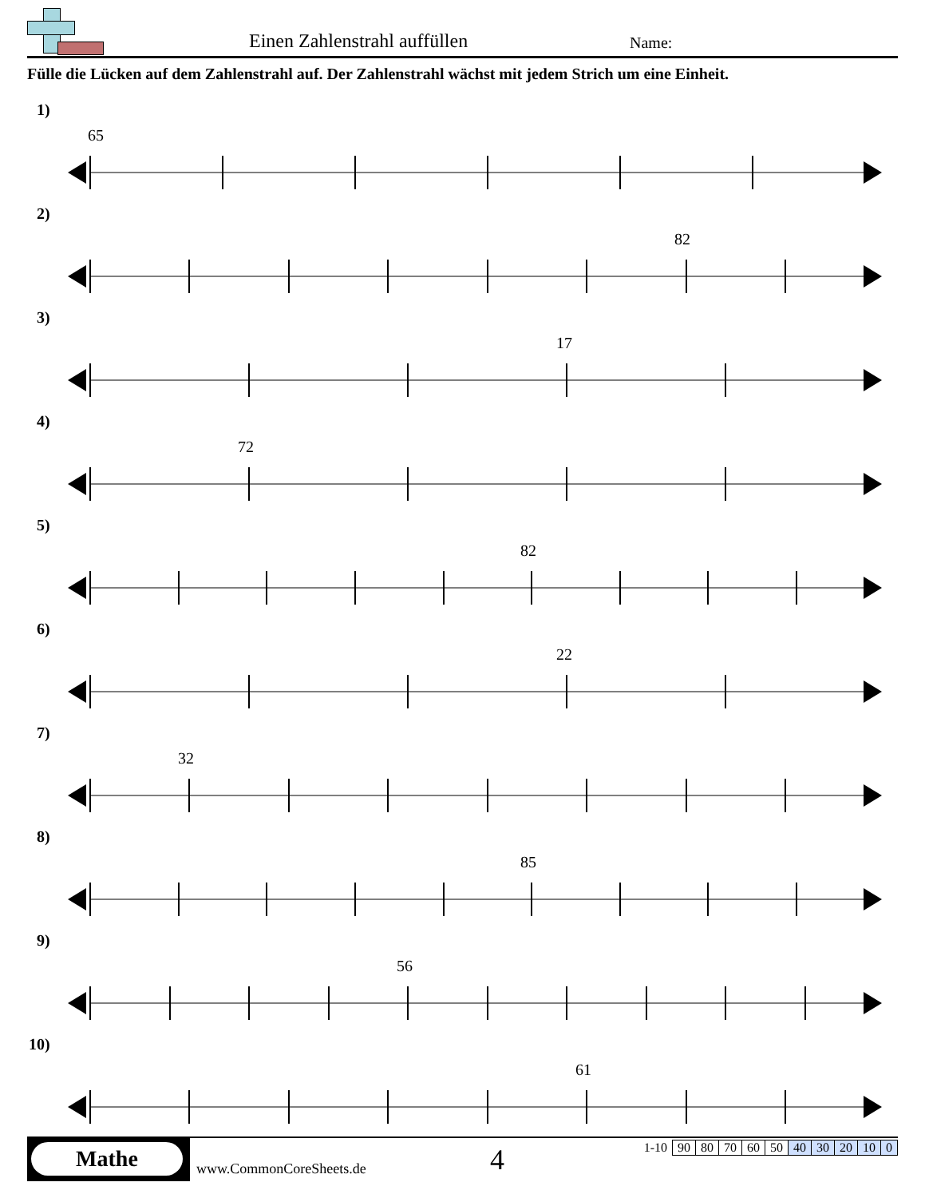Einen Zahlenstrahl auffüllen Name:
Fülle die Lücken auf dem Zahlenstrahl auf. Der Zahlenstrahl wächst mit jedem Strich um eine Einheit.
1)
65
2)
82
3)
17
4)
72
5)
82
6)
22
7)
32
8)
85
9)
56
10)
61
Mathe
www.CommonCoreSheets.de 4
| 1-10 | 90 | 80 | 70 | 60 | 50 | 40 | 30 | 20 | 10 | 0 |